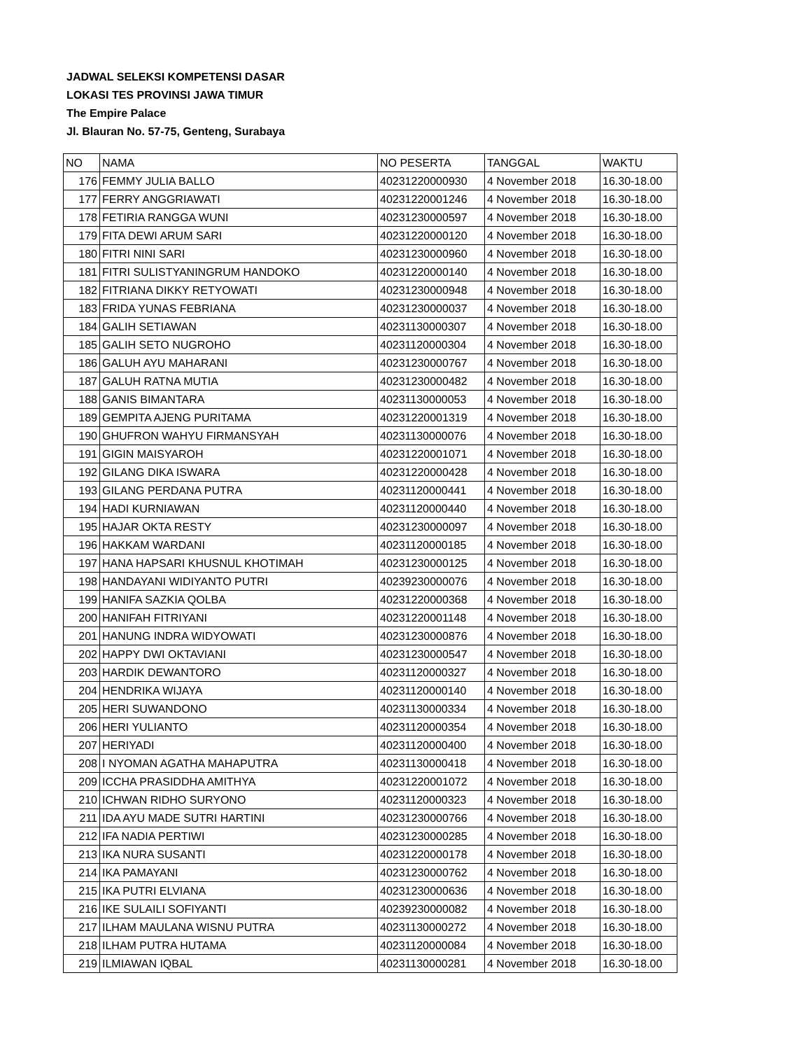JADWAL SELEKSI KOMPETENSI DASAR
LOKASI TES PROVINSI JAWA TIMUR
The Empire Palace
Jl. Blauran No. 57-75, Genteng, Surabaya
| NO | NAMA | NO PESERTA | TANGGAL | WAKTU |
| --- | --- | --- | --- | --- |
| 176 | FEMMY JULIA BALLO | 40231220000930 | 4 November 2018 | 16.30-18.00 |
| 177 | FERRY ANGGRIAWATI | 40231220001246 | 4 November 2018 | 16.30-18.00 |
| 178 | FETIRIA RANGGA WUNI | 40231230000597 | 4 November 2018 | 16.30-18.00 |
| 179 | FITA DEWI ARUM SARI | 40231220000120 | 4 November 2018 | 16.30-18.00 |
| 180 | FITRI NINI SARI | 40231230000960 | 4 November 2018 | 16.30-18.00 |
| 181 | FITRI SULISTYANINGRUM HANDOKO | 40231220000140 | 4 November 2018 | 16.30-18.00 |
| 182 | FITRIANA DIKKY RETYOWATI | 40231230000948 | 4 November 2018 | 16.30-18.00 |
| 183 | FRIDA YUNAS FEBRIANA | 40231230000037 | 4 November 2018 | 16.30-18.00 |
| 184 | GALIH SETIAWAN | 40231130000307 | 4 November 2018 | 16.30-18.00 |
| 185 | GALIH SETO NUGROHO | 40231120000304 | 4 November 2018 | 16.30-18.00 |
| 186 | GALUH AYU MAHARANI | 40231230000767 | 4 November 2018 | 16.30-18.00 |
| 187 | GALUH RATNA MUTIA | 40231230000482 | 4 November 2018 | 16.30-18.00 |
| 188 | GANIS BIMANTARA | 40231130000053 | 4 November 2018 | 16.30-18.00 |
| 189 | GEMPITA AJENG PURITAMA | 40231220001319 | 4 November 2018 | 16.30-18.00 |
| 190 | GHUFRON WAHYU FIRMANSYAH | 40231130000076 | 4 November 2018 | 16.30-18.00 |
| 191 | GIGIN MAISYAROH | 40231220001071 | 4 November 2018 | 16.30-18.00 |
| 192 | GILANG DIKA ISWARA | 40231220000428 | 4 November 2018 | 16.30-18.00 |
| 193 | GILANG PERDANA PUTRA | 40231120000441 | 4 November 2018 | 16.30-18.00 |
| 194 | HADI KURNIAWAN | 40231120000440 | 4 November 2018 | 16.30-18.00 |
| 195 | HAJAR OKTA RESTY | 40231230000097 | 4 November 2018 | 16.30-18.00 |
| 196 | HAKKAM WARDANI | 40231120000185 | 4 November 2018 | 16.30-18.00 |
| 197 | HANA HAPSARI KHUSNUL KHOTIMAH | 40231230000125 | 4 November 2018 | 16.30-18.00 |
| 198 | HANDAYANI WIDIYANTO PUTRI | 40239230000076 | 4 November 2018 | 16.30-18.00 |
| 199 | HANIFA SAZKIA QOLBA | 40231220000368 | 4 November 2018 | 16.30-18.00 |
| 200 | HANIFAH FITRIYANI | 40231220001148 | 4 November 2018 | 16.30-18.00 |
| 201 | HANUNG INDRA WIDYOWATI | 40231230000876 | 4 November 2018 | 16.30-18.00 |
| 202 | HAPPY DWI OKTAVIANI | 40231230000547 | 4 November 2018 | 16.30-18.00 |
| 203 | HARDIK DEWANTORO | 40231120000327 | 4 November 2018 | 16.30-18.00 |
| 204 | HENDRIKA WIJAYA | 40231120000140 | 4 November 2018 | 16.30-18.00 |
| 205 | HERI SUWANDONO | 40231130000334 | 4 November 2018 | 16.30-18.00 |
| 206 | HERI YULIANTO | 40231120000354 | 4 November 2018 | 16.30-18.00 |
| 207 | HERIYADI | 40231120000400 | 4 November 2018 | 16.30-18.00 |
| 208 | I NYOMAN AGATHA MAHAPUTRA | 40231130000418 | 4 November 2018 | 16.30-18.00 |
| 209 | ICCHA PRASIDDHA AMITHYA | 40231220001072 | 4 November 2018 | 16.30-18.00 |
| 210 | ICHWAN RIDHO SURYONO | 40231120000323 | 4 November 2018 | 16.30-18.00 |
| 211 | IDA AYU MADE SUTRI HARTINI | 40231230000766 | 4 November 2018 | 16.30-18.00 |
| 212 | IFA NADIA PERTIWI | 40231230000285 | 4 November 2018 | 16.30-18.00 |
| 213 | IKA NURA SUSANTI | 40231220000178 | 4 November 2018 | 16.30-18.00 |
| 214 | IKA PAMAYANI | 40231230000762 | 4 November 2018 | 16.30-18.00 |
| 215 | IKA PUTRI ELVIANA | 40231230000636 | 4 November 2018 | 16.30-18.00 |
| 216 | IKE SULAILI SOFIYANTI | 40239230000082 | 4 November 2018 | 16.30-18.00 |
| 217 | ILHAM MAULANA WISNU PUTRA | 40231130000272 | 4 November 2018 | 16.30-18.00 |
| 218 | ILHAM PUTRA HUTAMA | 40231120000084 | 4 November 2018 | 16.30-18.00 |
| 219 | ILMIAWAN IQBAL | 40231130000281 | 4 November 2018 | 16.30-18.00 |